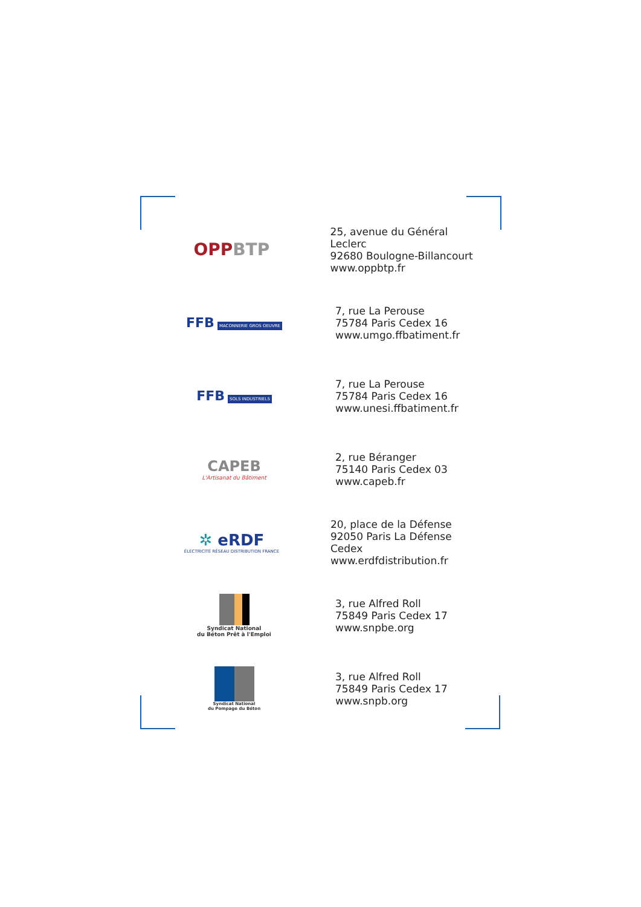OPPBTP
25, avenue du Général Leclerc
92680 Boulogne-Billancourt
www.oppbtp.fr
FFB MACONNERIE GROS OEUVRE
7, rue La Perouse
75784 Paris Cedex 16
www.umgo.ffbatiment.fr
FFB SOLS INDUSTRIELS
7, rue La Perouse
75784 Paris Cedex 16
www.unesi.ffbatiment.fr
CAPEB
L'Artisanat du Bâtiment
2, rue Béranger
75140 Paris Cedex 03
www.capeb.fr
✲ eRDF
ÉLECTRICITÉ RÉSEAU DISTRIBUTION FRANCE
20, place de la Défense
92050 Paris La Défense Cedex
www.erdfdistribution.fr
Syndicat National
du Béton Prêt à l'Emploi
3, rue Alfred Roll
75849 Paris Cedex 17
www.snpbe.org
Syndicat National
du Pompage du Béton
3, rue Alfred Roll
75849 Paris Cedex 17
www.snpb.org